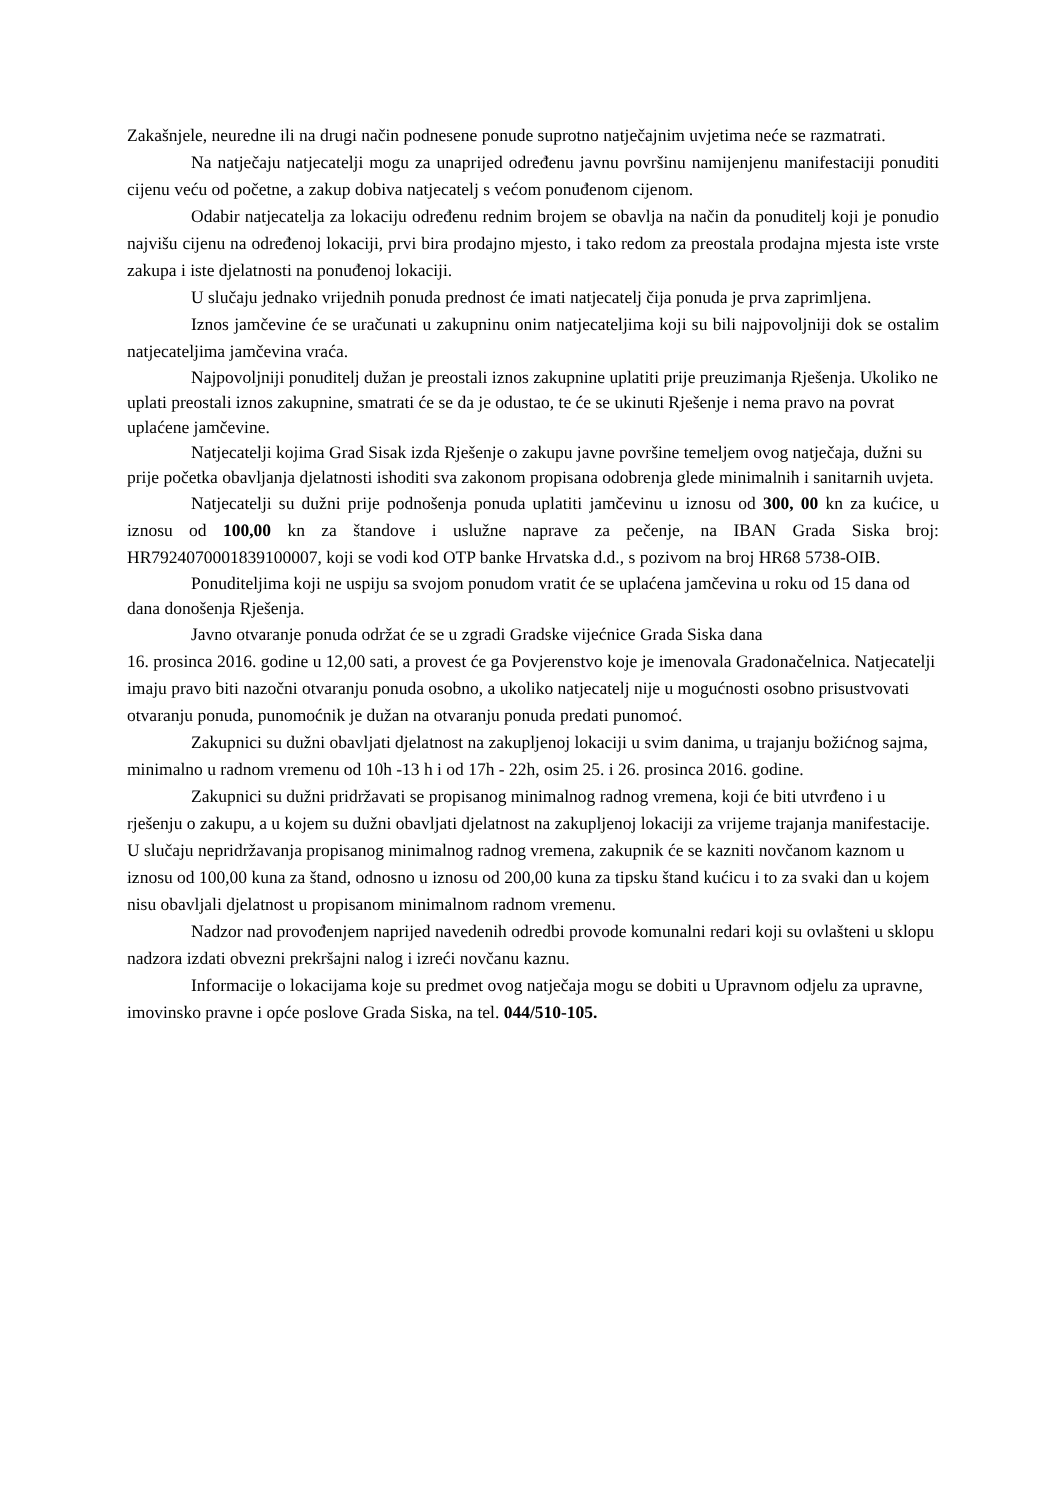Zakašnjele, neuredne ili na drugi način podnesene ponude suprotno natječajnim uvjetima neće se razmatrati.
Na natječaju natjecatelji mogu za unaprijed određenu javnu površinu namijenjenu manifestaciji ponuditi cijenu veću od početne, a zakup dobiva natjecatelj s većom ponuđenom cijenom.
Odabir natjecatelja za lokaciju određenu rednim brojem se obavlja na način da ponuditelj koji je ponudio najvišu cijenu na određenoj lokaciji, prvi bira prodajno mjesto, i tako redom za preostala prodajna mjesta iste vrste zakupa i iste djelatnosti na ponuđenoj lokaciji.
U slučaju jednako vrijednih ponuda prednost će imati natjecatelj čija ponuda je prva zaprimljena.
Iznos jamčevine će se uračunati u zakupninu onim natjecateljima koji su bili najpovoljniji dok se ostalim natjecateljima jamčevina vraća.
Najpovoljniji ponuditelj dužan je preostali iznos zakupnine uplatiti prije preuzimanja Rješenja. Ukoliko ne uplati preostali iznos zakupnine, smatrati će se da je odustao, te će se ukinuti Rješenje i nema pravo na povrat uplaćene jamčevine.
Natjecatelji kojima Grad Sisak izda Rješenje o zakupu javne površine temeljem ovog natječaja, dužni su prije početka obavljanja djelatnosti ishoditi sva zakonom propisana odobrenja glede minimalnih i sanitarnih uvjeta.
Natjecatelji su dužni prije podnošenja ponuda uplatiti jamčevinu u iznosu od 300, 00 kn za kućice, u iznosu od 100,00 kn za štandove i uslužne naprave za pečenje, na IBAN Grada Siska broj: HR7924070001839100007, koji se vodi kod OTP banke Hrvatska d.d., s pozivom na broj HR68 5738-OIB.
Ponuditeljima koji ne uspiju sa svojom ponudom vratit će se uplaćena jamčevina u roku od 15 dana od dana donošenja Rješenja.
Javno otvaranje ponuda održat će se u zgradi Gradske vijećnice Grada Siska dana
16. prosinca 2016. godine u 12,00 sati, a provest će ga Povjerenstvo koje je imenovala Gradonačelnica. Natjecatelji imaju pravo biti nazočni otvaranju ponuda osobno, a ukoliko natjecatelj nije u mogućnosti osobno prisustvovati otvaranju ponuda, punomoćnik je dužan na otvaranju ponuda predati punomoć.
Zakupnici su dužni obavljati djelatnost na zakupljenoj lokaciji u svim danima, u trajanju božićnog sajma, minimalno u radnom vremenu od 10h -13 h i od 17h - 22h, osim 25. i 26. prosinca 2016. godine.
Zakupnici su dužni pridržavati se propisanog minimalnog radnog vremena, koji će biti utvrđeno i u rješenju o zakupu, a u kojem su dužni obavljati djelatnost na zakupljenoj lokaciji za vrijeme trajanja manifestacije. U slučaju nepridržavanja propisanog minimalnog radnog vremena, zakupnik će se kazniti novčanom kaznom u iznosu od 100,00 kuna za štand, odnosno u iznosu od 200,00 kuna za tipsku štand kućicu i to za svaki dan u kojem nisu obavljali djelatnost u propisanom minimalnom radnom vremenu.
Nadzor nad provođenjem naprijed navedenih odredbi provode komunalni redari koji su ovlašteni u sklopu nadzora izdati obvezni prekršajni nalog i izreći novčanu kaznu.
Informacije o lokacijama koje su predmet ovog natječaja mogu se dobiti u Upravnom odjelu za upravne, imovinsko pravne i opće poslove Grada Siska, na tel. 044/510-105.